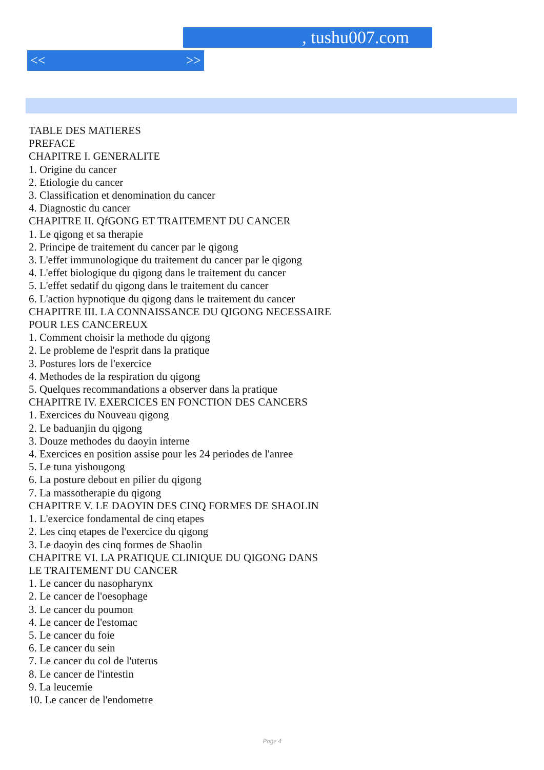, tushu007.com
<< >>
TABLE DES MATIERES
PREFACE
CHAPITRE I. GENERALITE
1. Origine du cancer
2. Etiologie du cancer
3. Classification et denomination du cancer
4. Diagnostic du cancer
CHAPITRE II. QfGONG ET TRAITEMENT DU CANCER
1. Le qigong et sa therapie
2. Principe de traitement du cancer par le qigong
3. L'effet immunologique du traitement du cancer par le qigong
4. L'effet biologique du qigong dans le traitement du cancer
5. L'effet sedatif du qigong dans le traitement du cancer
6. L'action hypnotique du qigong dans le traitement du cancer
CHAPITRE III. LA CONNAISSANCE DU QIGONG NECESSAIRE
POUR LES CANCEREUX
1. Comment choisir la methode du qigong
2. Le probleme de l'esprit dans la pratique
3. Postures lors de l'exercice
4. Methodes de la respiration du qigong
5. Quelques recommandations a observer dans la pratique
CHAPITRE IV. EXERCICES EN FONCTION DES CANCERS
1. Exercices du Nouveau qigong
2. Le baduanjin du qigong
3. Douze methodes du daoyin interne
4. Exercices en position assise pour les 24 periodes de l'anree
5. Le tuna yishougong
6. La posture debout en pilier du qigong
7. La massotherapie du qigong
CHAPITRE V. LE DAOYIN DES CINQ FORMES DE SHAOLIN
1. L'exercice fondamental de cinq etapes
2. Les cinq etapes de l'exercice du qigong
3. Le daoyin des cinq formes de Shaolin
CHAPITRE VI. LA PRATIQUE CLINIQUE DU QIGONG DANS
LE TRAITEMENT DU CANCER
1. Le cancer du nasopharynx
2. Le cancer de l'oesophage
3. Le cancer du poumon
4. Le cancer de l'estomac
5. Le cancer du foie
6. Le cancer du sein
7. Le cancer du col de l'uterus
8. Le cancer de l'intestin
9. La leucemie
10. Le cancer de l'endometre
Page 4